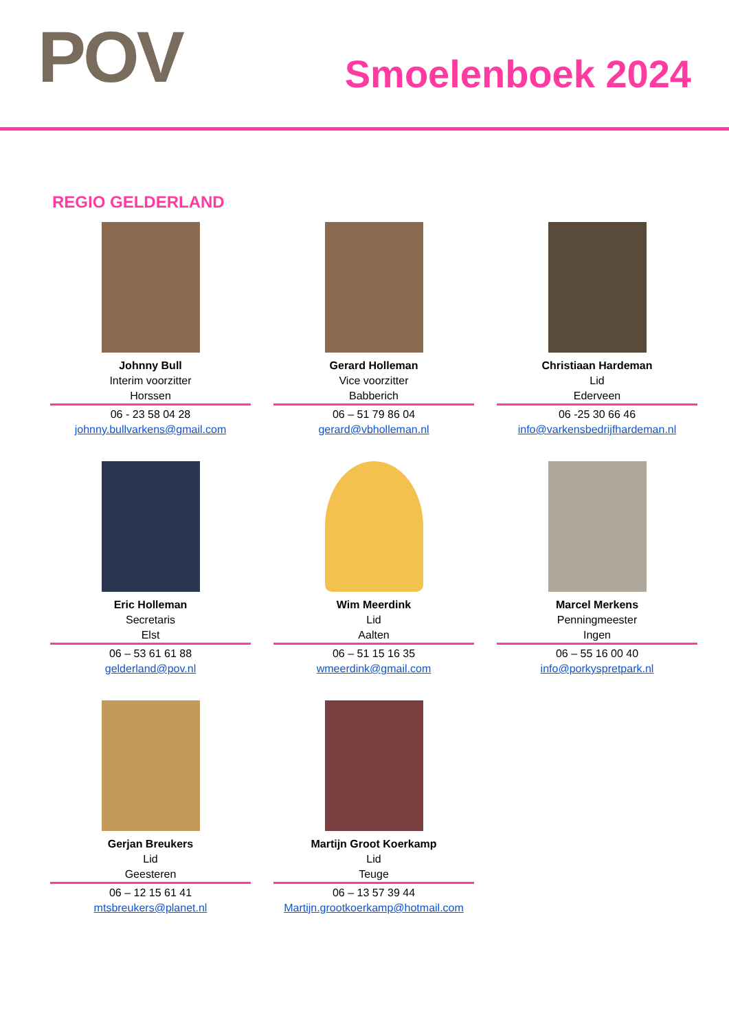POV
Smoelenboek 2024
REGIO GELDERLAND
Johnny Bull
Interim voorzitter
Horssen
06 - 23 58 04 28
johnny.bullvarkens@gmail.com
Gerard Holleman
Vice voorzitter
Babberich
06 – 51 79 86 04
gerard@vbholleman.nl
Christiaan Hardeman
Lid
Ederveen
06 -25 30 66 46
info@varkensbedrijfhardeman.nl
Eric Holleman
Secretaris
Elst
06 – 53 61 61 88
gelderland@pov.nl
Wim Meerdink
Lid
Aalten
06 – 51 15 16 35
wmeerdink@gmail.com
Marcel Merkens
Penningmeester
Ingen
06 – 55 16 00 40
info@porkyspretpark.nl
Gerjan Breukers
Lid
Geesteren
06 – 12 15 61 41
mtsbreukers@planet.nl
Martijn Groot Koerkamp
Lid
Teuge
06 – 13 57 39 44
Martijn.grootkoerkamp@hotmail.com